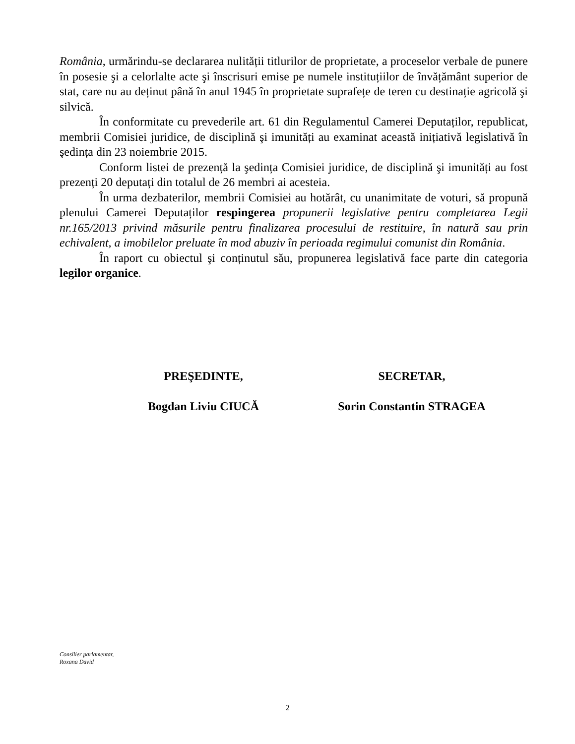România, urmărindu-se declararea nulității titlurilor de proprietate, a proceselor verbale de punere în posesie şi a celorlalte acte şi înscrisuri emise pe numele instituțiilor de învățământ superior de stat, care nu au deținut până în anul 1945 în proprietate suprafețe de teren cu destinație agricolă şi silvică.
În conformitate cu prevederile art. 61 din Regulamentul Camerei Deputaților, republicat, membrii Comisiei juridice, de disciplină şi imunități au examinat această inițiativă legislativă în şedința din 23 noiembrie 2015.
Conform listei de prezență la şedința Comisiei juridice, de disciplină şi imunități au fost prezenți 20 deputați din totalul de 26 membri ai acesteia.
În urma dezbaterilor, membrii Comisiei au hotărât, cu unanimitate de voturi, să propună plenului Camerei Deputaților respingerea propunerii legislative pentru completarea Legii nr.165/2013 privind măsurile pentru finalizarea procesului de restituire, în natură sau prin echivalent, a imobilelor preluate în mod abuziv în perioada regimului comunist din România.
În raport cu obiectul şi conținutul său, propunerea legislativă face parte din categoria legilor organice.
PREŞEDINTE, SECRETAR,
Bogdan Liviu CIUCĂ Sorin Constantin STRAGEA
Consilier parlamentar,
Roxana David
2